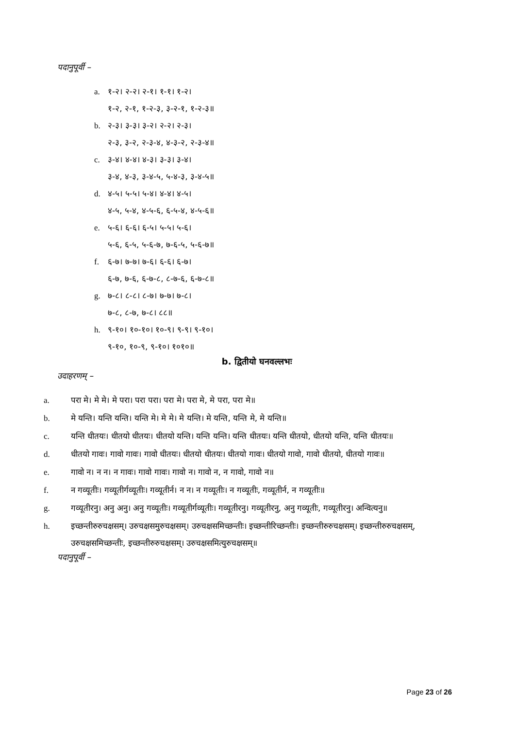पदानुपूर्वी –
a. १-२। २-२। २-१। १-१। १-२।
१-२, २-१, १-२-३, ३-२-१, १-२-३॥
b. २-३। ३-३। ३-२। २-२। २-३।
२-३, ३-२, २-३-४, ४-३-२, २-३-४॥
c. ३-४। ४-४। ४-३। ३-३। ३-४।
३-४, ४-३, ३-४-५, ५-४-३, ३-४-५॥
d. ४-५। ५-५। ५-४। ४-४। ४-५।
४-५, ५-४, ४-५-६, ६-५-४, ४-५-६॥
e. ५-६। ६-६। ६-५। ५-५। ५-६।
५-६, ६-५, ५-६-७, ७-६-५, ५-६-७॥
f. ६-७। ७-७। ७-६। ६-६। ६-७।
६-७, ७-६, ६-७-८, ८-७-६, ६-७-८॥
g. ७-८। ८-८। ८-७। ७-७। ७-८।
७-८, ८-७, ७-८। ८८॥
h. ९-१०। १०-१०। १०-९। ९-९। ९-१०।
९-१०, १०-९, ९-१०। १०१०॥
b. द्वितीयो घनवल्लभः
उदाहरणम् –
a. परा मे। मे मे। मे परा। परा परा। परा मे। परा मे, मे परा, परा मे॥
b. मे यन्ति। यन्ति यन्ति। यन्ति मे। मे मे। मे यन्ति। मे यन्ति, यन्ति मे, मे यन्ति॥
c. यन्ति धीतयः। धीतयो धीतयः। धीतयो यन्ति। यन्ति यन्ति। यन्ति धीतयः। यन्ति धीतयो, धीतयो यन्ति, यन्ति धीतयः॥
d. धीतयो गावः। गावो गावः। गावो धीतयः। धीतयो धीतयः। धीतयो गावः। धीतयो गावो, गावो धीतयो, धीतयो गावः॥
e. गावो न। न न। न गावः। गावो गावः। गावो न। गावो न, न गावो, गावो न॥
f. न गव्यूतीः। गव्यूतीर्गव्यूतीः। गव्यूतीर्न। न न। न गव्यूतीः। न गव्यूतीः, गव्यूतीर्न, न गव्यूतीः॥
g. गव्यूतीरनु। अनु अनु। अनु गव्यूतीः। गव्यूतीर्गव्यूतीः। गव्यूतीरनु। गव्यूतीरनु, अनु गव्यूतीः, गव्यूतीरनु। अन्वित्यनु॥
h. इच्छन्तीरुरुचक्षसम्। उरुचक्षसमुरुचक्षसम्। उरुचक्षसमिच्छन्तीः। इच्छन्तीरिच्छन्तीः। इच्छन्तीरुरुचक्षसम्। इच्छन्तीरुरुचक्षसम्, उरुचक्षसमिच्छन्तीः, इच्छन्तीरुरुचक्षसम्। उरुचक्षसमित्युरुचक्षसम्॥
पदानुपूर्वी –
Page 23 of 26